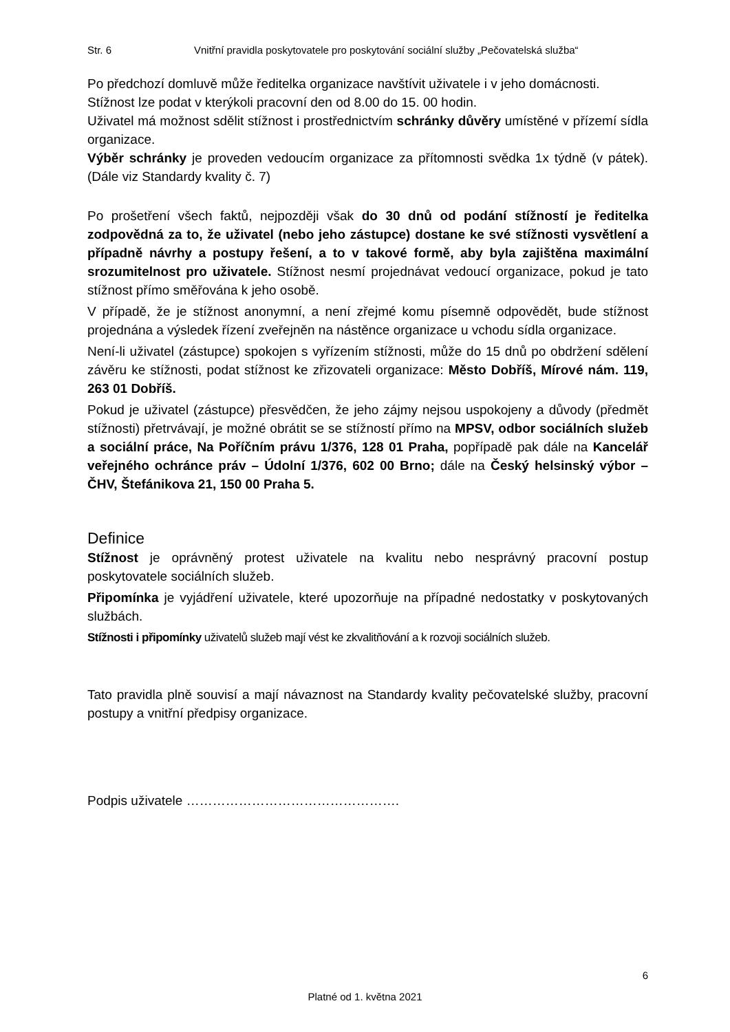Str. 6 Vnitřní pravidla poskytovatele pro poskytování sociální služby „Pečovatelská služba“
Po předchozí domluvě může ředitelka organizace navštívit uživatele i v jeho domácnosti.
Stížnost lze podat v kterýkoli pracovní den od 8.00 do 15. 00 hodin.
Uživatel má možnost sdělit stížnost i prostřednictvím schránky důvěry umístěné v přízemí sídla organizace.
Výběr schránky je proveden vedoucím organizace za přítomnosti svědka 1x týdně (v pátek). (Dále viz Standardy kvality č. 7)
Po prošetření všech faktů, nejpozději však do 30 dnů od podání stížností je ředitelka zodpovědná za to, že uživatel (nebo jeho zástupce) dostane ke své stížnosti vysvětlení a případně návrhy a postupy řešení, a to v takové formě, aby byla zajištěna maximální srozumitelnost pro uživatele. Stížnost nesmí projednávat vedoucí organizace, pokud je tato stížnost přímo směřována k jeho osobě.
V případě, že je stížnost anonymní, a není zřejmé komu písemně odpovědět, bude stížnost projednána a výsledek řízení zveřejněn na nástěnce organizace u vchodu sídla organizace.
Není-li uživatel (zástupce) spokojen s vyřízením stížnosti, může do 15 dnů po obdržení sdělení závěru ke stížnosti, podat stížnost ke zřizovateli organizace: Město Dobříš, Mírové nám. 119, 263 01 Dobříš.
Pokud je uživatel (zástupce) přesvědčen, že jeho zájmy nejsou uspokojeny a důvody (předmět stížnosti) přetrvávají, je možné obrátit se se stížností přímo na MPSV, odbor sociálních služeb a sociální práce, Na Poříčním právu 1/376, 128 01 Praha, popřípadě pak dále na Kancelář veřejného ochránce práv – Údolní 1/376, 602 00 Brno; dále na Český helsinský výbor – ČHV, Štefánikova 21, 150 00 Praha 5.
Definice
Stížnost je oprávněný protest uživatele na kvalitu nebo nesprávný pracovní postup poskytovatele sociálních služeb.
Připomínka je vyjádření uživatele, které upozorňuje na případné nedostatky v poskytovaných službách.
Stížnosti i připomínky uživatelů služeb mají vést ke zkvalitňování a k rozvoji sociálních služeb.
Tato pravidla plně souvisí a mají návaznost na Standardy kvality pečovatelské služby, pracovní postupy a vnitřní předpisy organizace.
Podpis uživatele ………………………………………….
6
Platné od 1. května 2021